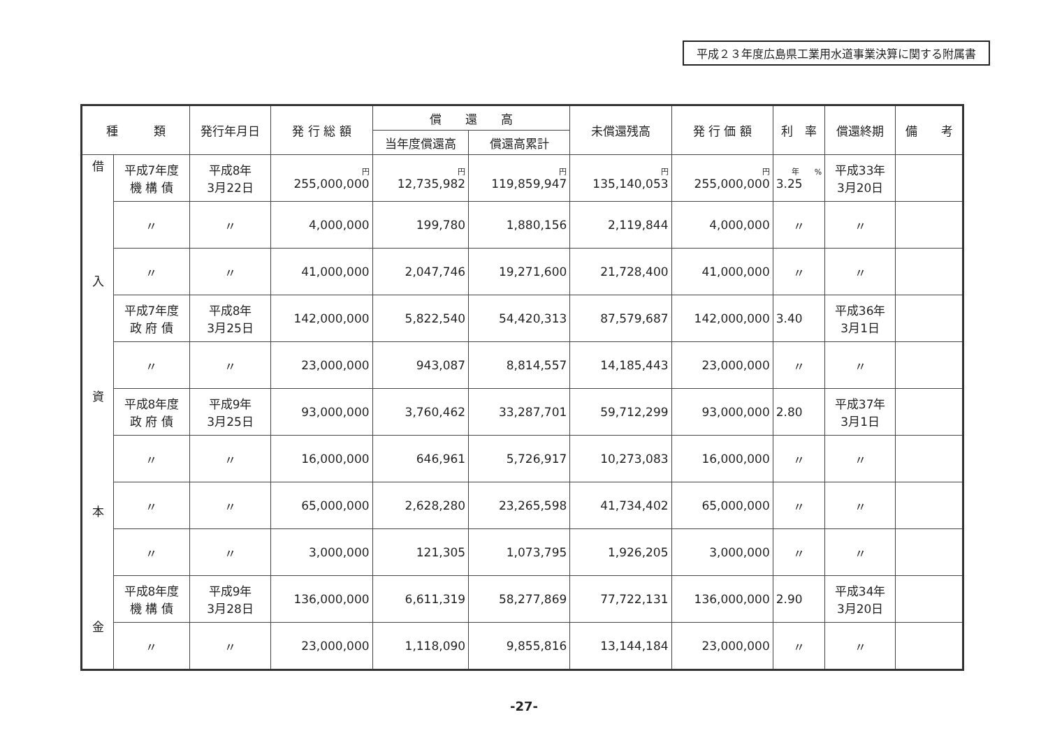平成２３年度広島県工業用水道事業決算に関する附属書
| 種 類 | | 発行年月日 | 発 行 総 額 | 償 還 高 | | 未償還残高 | 発 行 価 額 | 利 率 | 償還終期 | 備 考 |
| --- | --- | --- | --- | --- | --- | --- | --- | --- | --- | --- |
| | | | | 当年度償還高 | 償還高累計 | | | | | |
| 借 入 資 本 金 | 平成7年度 機 構 債 | 平成8年 3月22日 | 円 255,000,000 | 円 12,735,982 | 円 119,859,947 | 円 135,140,053 | 円 255,000,000 | 年 % 3.25 | 平成33年 3月20日 | |
| | 〃 | 〃 | 4,000,000 | 199,780 | 1,880,156 | 2,119,844 | 4,000,000 | 〃 | 〃 | |
| | 〃 | 〃 | 41,000,000 | 2,047,746 | 19,271,600 | 21,728,400 | 41,000,000 | 〃 | 〃 | |
| | 平成7年度 政 府 債 | 平成8年 3月25日 | 142,000,000 | 5,822,540 | 54,420,313 | 87,579,687 | 142,000,000 | 3.40 | 平成36年 3月1日 | |
| | 〃 | 〃 | 23,000,000 | 943,087 | 8,814,557 | 14,185,443 | 23,000,000 | 〃 | 〃 | |
| | 平成8年度 政 府 債 | 平成9年 3月25日 | 93,000,000 | 3,760,462 | 33,287,701 | 59,712,299 | 93,000,000 | 2.80 | 平成37年 3月1日 | |
| | 〃 | 〃 | 16,000,000 | 646,961 | 5,726,917 | 10,273,083 | 16,000,000 | 〃 | 〃 | |
| | 〃 | 〃 | 65,000,000 | 2,628,280 | 23,265,598 | 41,734,402 | 65,000,000 | 〃 | 〃 | |
| | 〃 | 〃 | 3,000,000 | 121,305 | 1,073,795 | 1,926,205 | 3,000,000 | 〃 | 〃 | |
| | 平成8年度 機 構 債 | 平成9年 3月28日 | 136,000,000 | 6,611,319 | 58,277,869 | 77,722,131 | 136,000,000 | 2.90 | 平成34年 3月20日 | |
| | 〃 | 〃 | 23,000,000 | 1,118,090 | 9,855,816 | 13,144,184 | 23,000,000 | 〃 | 〃 | |
-27-